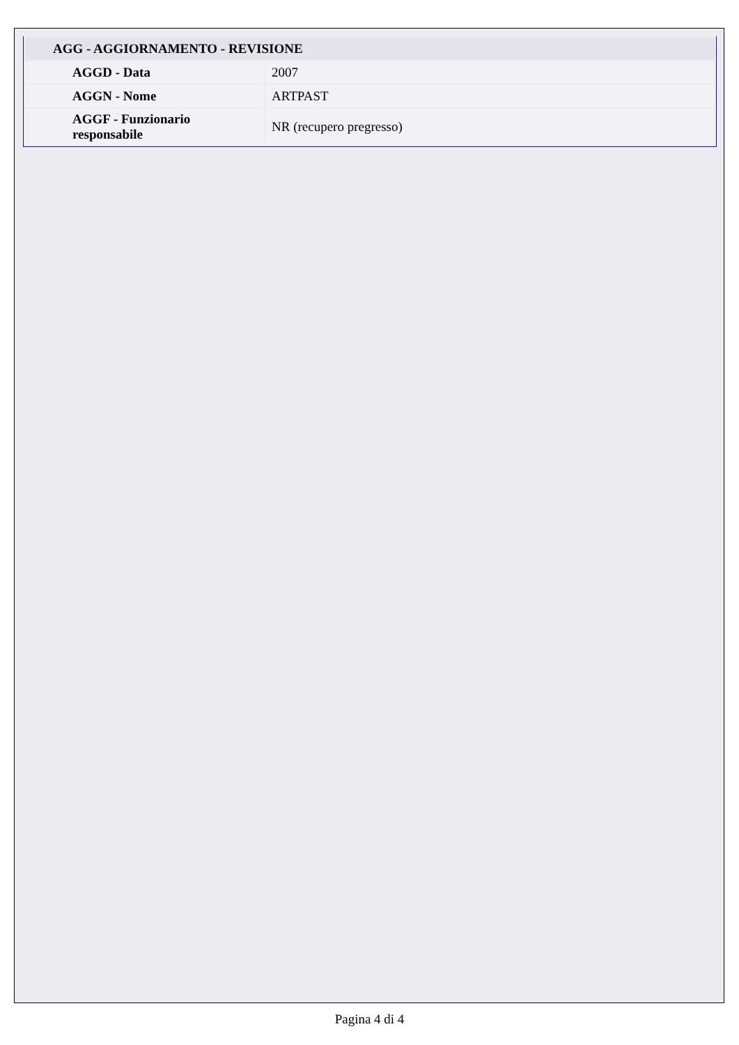| AGG - AGGIORNAMENTO - REVISIONE | |
| --- | --- |
| AGGD - Data | 2007 |
| AGGN - Nome | ARTPAST |
| AGGF - Funzionario responsabile | NR (recupero pregresso) |
Pagina 4 di 4